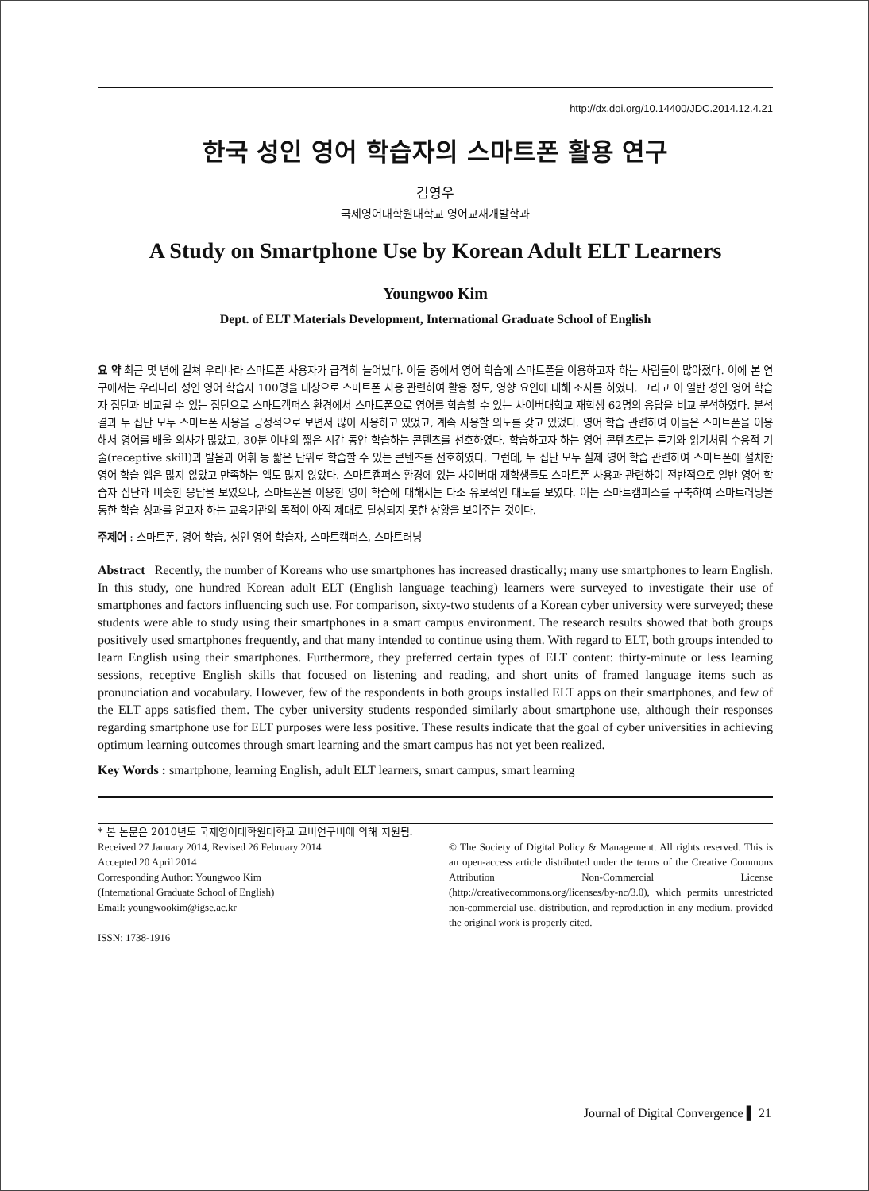http://dx.doi.org/10.14400/JDC.2014.12.4.21
한국 성인 영어 학습자의 스마트폰 활용 연구
김영우
국제영어대학원대학교 영어교재개발학과
A Study on Smartphone Use by Korean Adult ELT Learners
Youngwoo Kim
Dept. of ELT Materials Development, International Graduate School of English
요 약 최근 몇 년에 걸쳐 우리나라 스마트폰 사용자가 급격히 늘어났다. 이들 중에서 영어 학습에 스마트폰을 이용하고자 하는 사람들이 많아졌다. 이에 본 연구에서는 우리나라 성인 영어 학습자 100명을 대상으로 스마트폰 사용 관련하여 활용 정도, 영향 요인에 대해 조사를 하였다. 그리고 이 일반 성인 영어 학습자 집단과 비교될 수 있는 집단으로 스마트캠퍼스 환경에서 스마트폰으로 영어를 학습할 수 있는 사이버대학교 재학생 62명의 응답을 비교 분석하였다. 분석 결과 두 집단 모두 스마트폰 사용을 긍정적으로 보면서 많이 사용하고 있었고, 계속 사용할 의도를 갖고 있었다. 영어 학습 관련하여 이들은 스마트폰을 이용해서 영어를 배울 의사가 많았고, 30분 이내의 짧은 시간 동안 학습하는 콘텐츠를 선호하였다. 학습하고자 하는 영어 콘텐츠로는 듣기와 읽기처럼 수용적 기술(receptive skill)과 발음과 어휘 등 짧은 단위로 학습할 수 있는 콘텐츠를 선호하였다. 그런데, 두 집단 모두 실제 영어 학습 관련하여 스마트폰에 설치한 영어 학습 앱은 많지 않았고 만족하는 앱도 많지 않았다. 스마트캠퍼스 환경에 있는 사이버대 재학생들도 스마트폰 사용과 관련하여 전반적으로 일반 영어 학습자 집단과 비슷한 응답을 보였으나, 스마트폰을 이용한 영어 학습에 대해서는 다소 유보적인 태도를 보였다. 이는 스마트캠퍼스를 구축하여 스마트러닝을 통한 학습 성과를 얻고자 하는 교육기관의 목적이 아직 제대로 달성되지 못한 상황을 보여주는 것이다.
주제어 : 스마트폰, 영어 학습, 성인 영어 학습자, 스마트캠퍼스, 스마트러닝
Abstract Recently, the number of Koreans who use smartphones has increased drastically; many use smartphones to learn English. In this study, one hundred Korean adult ELT (English language teaching) learners were surveyed to investigate their use of smartphones and factors influencing such use. For comparison, sixty-two students of a Korean cyber university were surveyed; these students were able to study using their smartphones in a smart campus environment. The research results showed that both groups positively used smartphones frequently, and that many intended to continue using them. With regard to ELT, both groups intended to learn English using their smartphones. Furthermore, they preferred certain types of ELT content: thirty-minute or less learning sessions, receptive English skills that focused on listening and reading, and short units of framed language items such as pronunciation and vocabulary. However, few of the respondents in both groups installed ELT apps on their smartphones, and few of the ELT apps satisfied them. The cyber university students responded similarly about smartphone use, although their responses regarding smartphone use for ELT purposes were less positive. These results indicate that the goal of cyber universities in achieving optimum learning outcomes through smart learning and the smart campus has not yet been realized.
Key Words : smartphone, learning English, adult ELT learners, smart campus, smart learning
* 본 논문은 2010년도 국제영어대학원대학교 교비연구비에 의해 지원됨.
Received 27 January 2014, Revised 26 February 2014
Accepted 20 April 2014
Corresponding Author: Youngwoo Kim
(International Graduate School of English)
Email: youngwookim@igse.ac.kr
ISSN: 1738-1916
© The Society of Digital Policy & Management. All rights reserved. This is an open-access article distributed under the terms of the Creative Commons Attribution Non-Commercial License (http://creativecommons.org/licenses/by-nc/3.0), which permits unrestricted non-commercial use, distribution, and reproduction in any medium, provided the original work is properly cited.
Journal of Digital Convergence ▌ 21